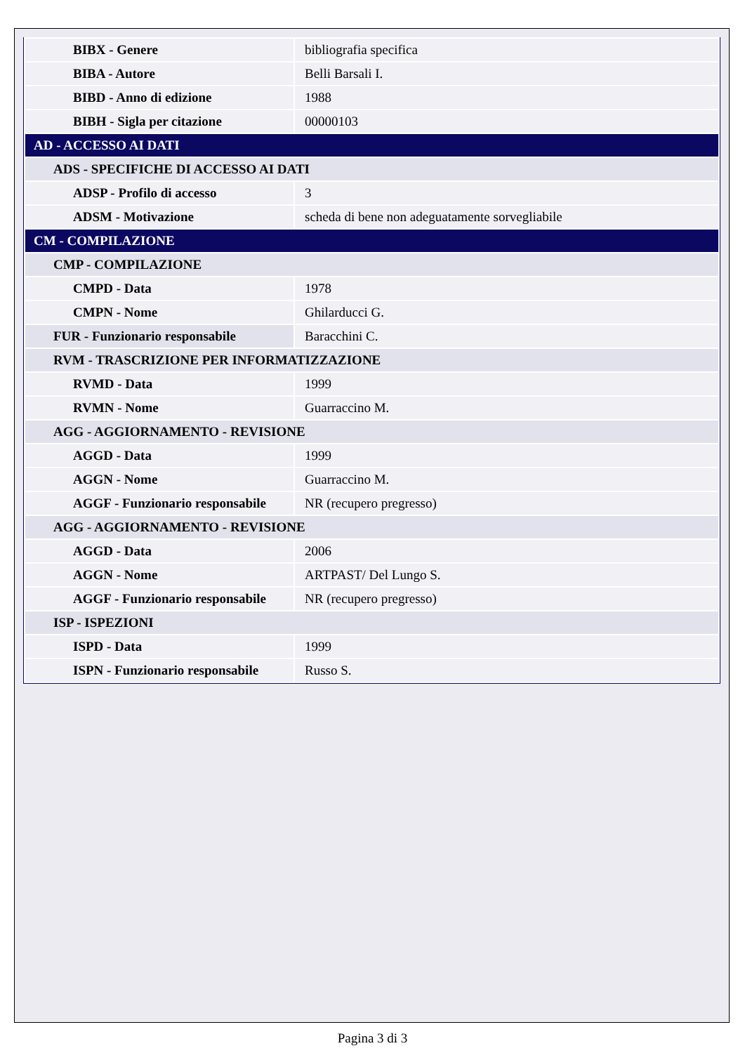| BIBX - Genere | bibliografia specifica |
| BIBA - Autore | Belli Barsali I. |
| BIBD - Anno di edizione | 1988 |
| BIBH - Sigla per citazione | 00000103 |
| AD - ACCESSO AI DATI | |
| ADS - SPECIFICHE DI ACCESSO AI DATI | |
| ADSP - Profilo di accesso | 3 |
| ADSM - Motivazione | scheda di bene non adeguatamente sorvegliabile |
| CM - COMPILAZIONE | |
| CMP - COMPILAZIONE | |
| CMPD - Data | 1978 |
| CMPN - Nome | Ghilarducci G. |
| FUR - Funzionario responsabile | Baracchini C. |
| RVM - TRASCRIZIONE PER INFORMATIZZAZIONE | |
| RVMD - Data | 1999 |
| RVMN - Nome | Guarraccino M. |
| AGG - AGGIORNAMENTO - REVISIONE | |
| AGGD - Data | 1999 |
| AGGN - Nome | Guarraccino M. |
| AGGF - Funzionario responsabile | NR (recupero pregresso) |
| AGG - AGGIORNAMENTO - REVISIONE | |
| AGGD - Data | 2006 |
| AGGN - Nome | ARTPAST/ Del Lungo S. |
| AGGF - Funzionario responsabile | NR (recupero pregresso) |
| ISP - ISPEZIONI | |
| ISPD - Data | 1999 |
| ISPN - Funzionario responsabile | Russo S. |
Pagina 3 di 3